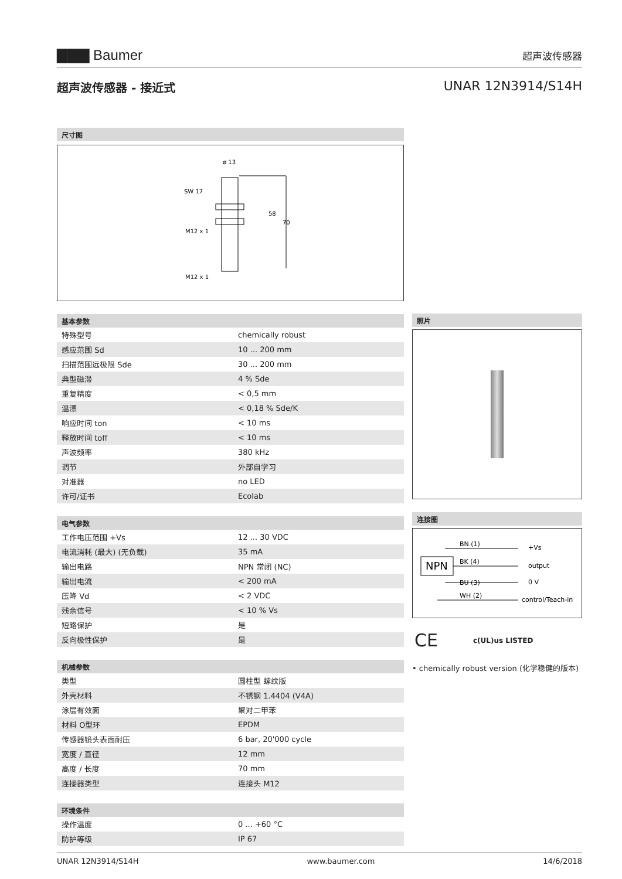▇▇▇ Baumer 超声波传感器
超声波传感器 - 接近式 UNAR 12N3914/S14H
尺寸图
SW 17
M12 x 1
M12 x 1
ø 13
58
70
基本参数
| 特殊型号 | chemically robust |
| 感应范围 Sd | 10 ... 200 mm |
| 扫描范围远极限 Sde | 30 ... 200 mm |
| 典型磁滞 | 4 % Sde |
| 重复精度 | < 0,5 mm |
| 温漂 | < 0,18 % Sde/K |
| 响应时间 ton | < 10 ms |
| 释放时间 toff | < 10 ms |
| 声波频率 | 380 kHz |
| 调节 | 外部自学习 |
| 对准器 | no LED |
| 许可/证书 | Ecolab |
电气参数
| 工作电压范围 +Vs | 12 ... 30 VDC |
| 电流消耗 (最大) (无负载) | 35 mA |
| 输出电路 | NPN 常闭 (NC) |
| 输出电流 | < 200 mA |
| 压降 Vd | < 2 VDC |
| 残余信号 | < 10 % Vs |
| 短路保护 | 是 |
| 反向极性保护 | 是 |
机械参数
| 类型 | 圆柱型 螺纹版 |
| 外壳材料 | 不锈钢 1.4404 (V4A) |
| 涂层有效面 | 聚对二甲苯 |
| 材料 O型环 | EPDM |
| 传感器镜头表面耐压 | 6 bar, 20'000 cycle |
| 宽度 / 直径 | 12 mm |
| 高度 / 长度 | 70 mm |
| 连接器类型 | 连接头 M12 |
环境条件
| 操作温度 | 0 ... +60 °C |
| 防护等级 | IP 67 |
照片
连接图
NPN
BN (1)
+Vs
BK (4)
output
BU (3)
0 V
WH (2)
control/Teach-in
CE c(UL)us LISTED
• chemically robust version (化学稳健的版本)
UNAR 12N3914/S14H www.baumer.com 14/6/2018